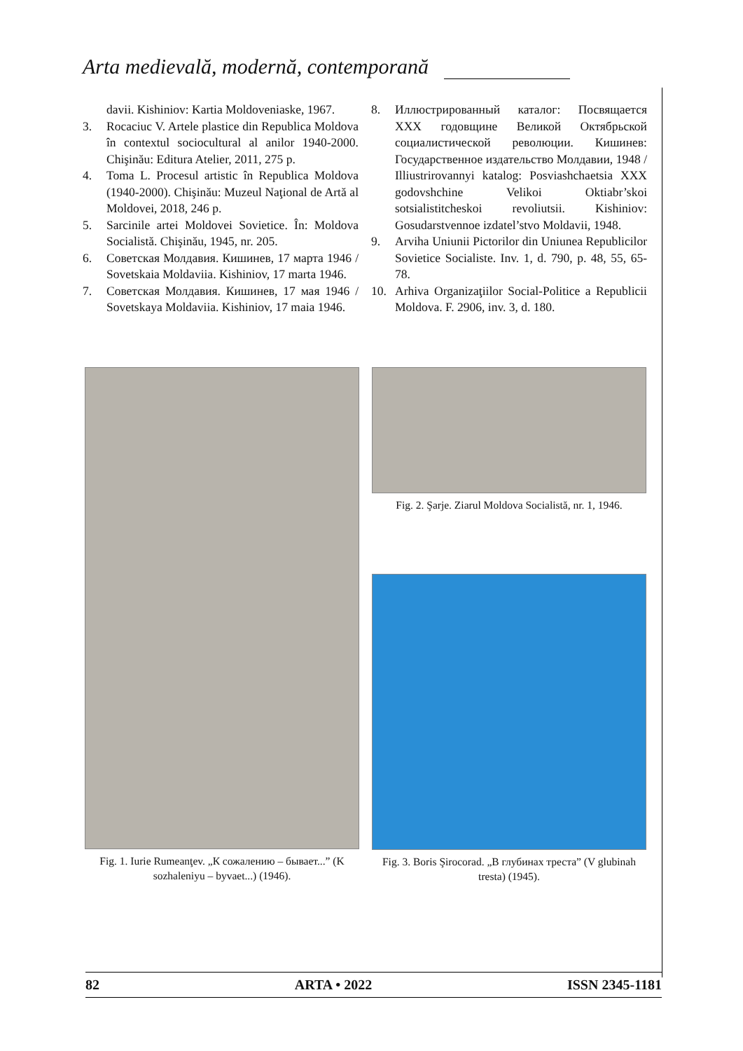Arta medievală, modernă, contemporană
davii. Kishiniov: Kartia Moldoveniaske, 1967.
3. Rocaciuc V. Artele plastice din Republica Moldova în contextul sociocultural al anilor 1940-2000. Chişinău: Editura Atelier, 2011, 275 p.
4. Toma L. Procesul artistic în Republica Moldova (1940-2000). Chişinău: Muzeul Naţional de Artă al Moldovei, 2018, 246 p.
5. Sarcinile artei Moldovei Sovietice. În: Moldova Socialistă. Chişinău, 1945, nr. 205.
6. Советская Молдавия. Кишинев, 17 марта 1946 / Sovetskaia Moldaviia. Kishiniov, 17 marta 1946.
7. Советская Молдавия. Кишинев, 17 мая 1946 / Sovetskaya Moldaviia. Kishiniov, 17 maia 1946.
8. Иллюстрированный каталог: Посвящается XXX годовщине Великой Октябрьской социалистической революции. Кишинев: Государственное издательство Молдавии, 1948 / Illiustrirovannyi katalog: Posviashchaetsia XXX godovshchine Velikoi Oktiabr’skoi sotsialistitcheskoi revoliutsii. Kishiniov: Gosudarstvennoe izdatel’stvo Moldavii, 1948.
9. Arviha Uniunii Pictorilor din Uniunea Republicilor Sovietice Socialiste. Inv. 1, d. 790, p. 48, 55, 65-78.
10. Arhiva Organizaţiilor Social-Politice a Republicii Moldova. F. 2906, inv. 3, d. 180.
Fig. 1. Iurie Rumeanţev. „К сожалению – бывает...” (K sozhaleniyu – byvaet...) (1946).
Fig. 2. Şarje. Ziarul Moldova Socialistă, nr. 1, 1946.
Fig. 3. Boris Şirocorad. „В глубинах треста” (V glubinah tresta) (1945).
82 ARTA • 2022 ISSN 2345-1181